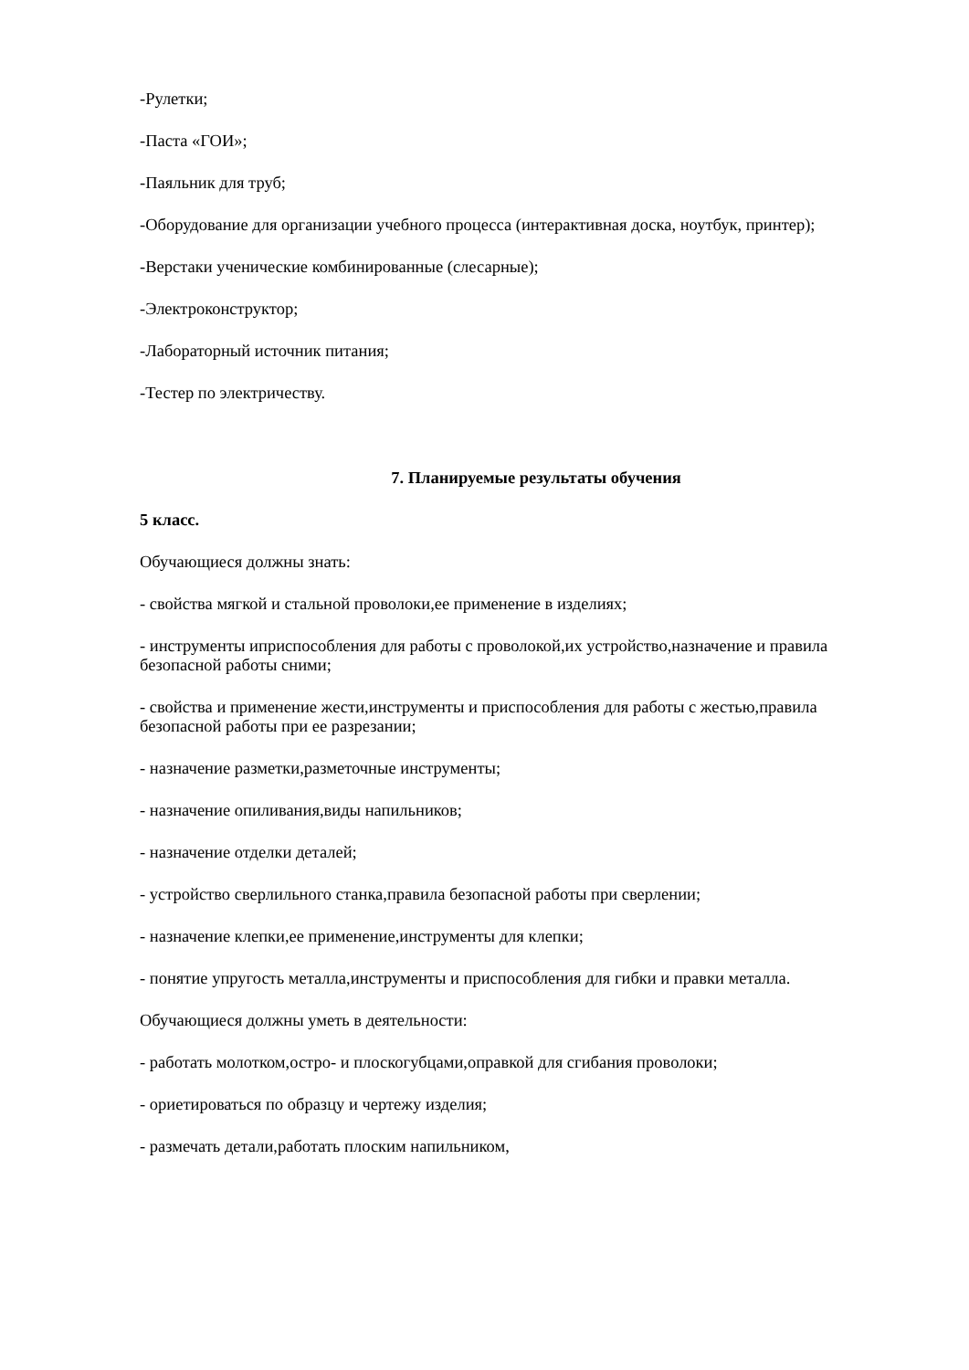-Рулетки;
-Паста «ГОИ»;
-Паяльник для труб;
-Оборудование для организации учебного процесса (интерактивная доска, ноутбук, принтер);
-Верстаки ученические комбинированные (слесарные);
-Электроконструктор;
-Лабораторный источник питания;
-Тестер по электричеству.
7. Планируемые результаты обучения
5 класс.
Обучающиеся должны знать:
- свойства мягкой и стальной проволоки,ее применение в изделиях;
- инструменты иприспособления для работы с проволокой,их устройство,назначение и правила безопасной работы сними;
- свойства и применение жести,инструменты и приспособления для работы с жестью,правила безопасной работы при ее разрезании;
- назначение разметки,разметочные инструменты;
- назначение опиливания,виды напильников;
- назначение отделки деталей;
- устройство сверлильного станка,правила безопасной работы при сверлении;
- назначение клепки,ее применение,инструменты для клепки;
- понятие упругость металла,инструменты и приспособления для гибки и правки металла.
Обучающиеся должны уметь в деятельности:
- работать молотком,остро- и плоскогубцами,оправкой для сгибания проволоки;
- ориетироваться по образцу и чертежу изделия;
- размечать детали,работать плоским напильником,